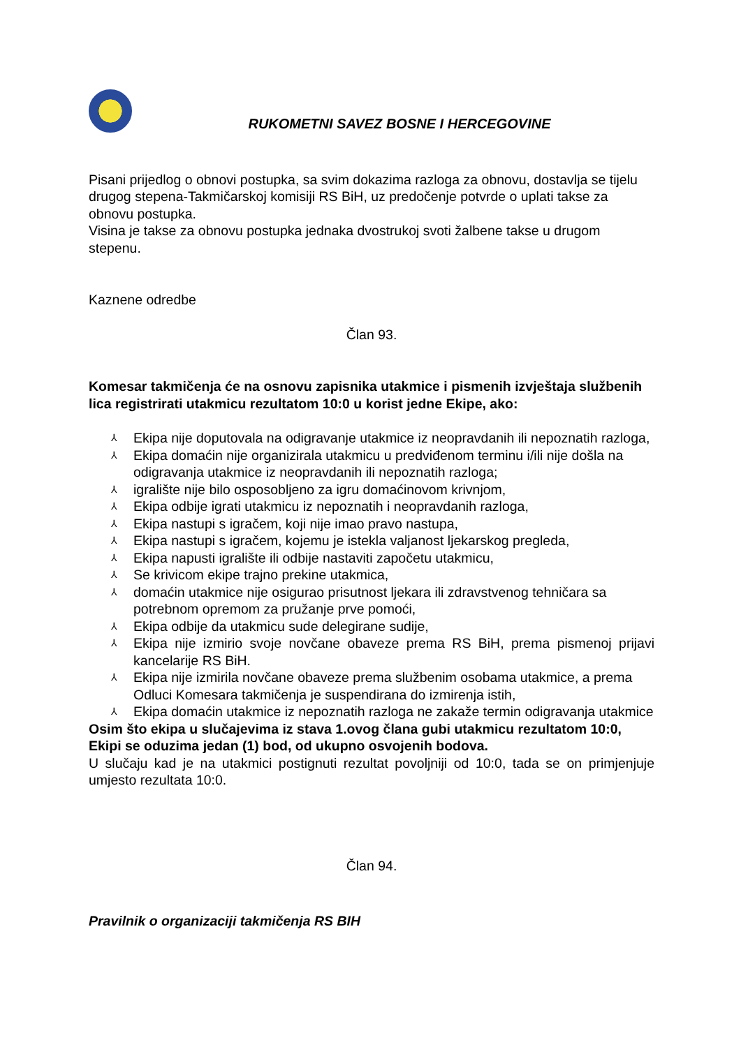RUKOMETNI SAVEZ BOSNE I HERCEGOVINE
Pisani prijedlog o obnovi postupka, sa svim dokazima razloga za obnovu, dostavlja se tijelu drugog stepena-Takmičarskoj komisiji RS BiH, uz predočenje potvrde o uplati takse za obnovu postupka.
Visina je takse za obnovu postupka jednaka dvostrukoj svoti žalbene takse u drugom stepenu.
Kaznene odredbe
Član 93.
Komesar takmičenja će na osnovu zapisnika utakmice i pismenih izvještaja službenih lica registrirati utakmicu rezultatom 10:0 u korist jedne Ekipe, ako:
⅄ Ekipa nije doputovala na odigravanje utakmice iz neopravdanih ili nepoznatih razloga,
⅄ Ekipa domaćin nije organizirala utakmicu u predviđenom terminu i/ili nije došla na odigravanja utakmice iz neopravdanih ili nepoznatih razloga;
⅄ igralište nije bilo osposobljeno za igru domaćinovom krivnjom,
⅄ Ekipa odbije igrati utakmicu iz nepoznatih i neopravdanih razloga,
⅄ Ekipa nastupi s igračem, koji nije imao pravo nastupa,
⅄ Ekipa nastupi s igračem, kojemu je istekla valjanost ljekarskog pregleda,
⅄ Ekipa napusti igralište ili odbije nastaviti započetu utakmicu,
⅄ Se krivicom ekipe trajno prekine utakmica,
⅄ domaćin utakmice nije osigurao prisutnost ljekara ili zdravstvenog tehničara sa potrebnom opremom za pružanje prve pomoći,
⅄ Ekipa odbije da utakmicu sude delegirane sudije,
⅄ Ekipa nije izmirio svoje novčane obaveze prema RS BiH, prema pismenoj prijavi kancelarije RS BiH.
⅄ Ekipa nije izmirila novčane obaveze prema službenim osobama utakmice, a prema Odluci Komesara takmičenja je suspendirana do izmirenja istih,
⅄ Ekipa domaćin utakmice iz nepoznatih razloga ne zakaže termin odigravanja utakmice
Osim što ekipa u slučajevima iz stava 1.ovog člana gubi utakmicu rezultatom 10:0, Ekipi se oduzima jedan (1) bod, od ukupno osvojenih bodova.
U slučaju kad je na utakmici postignuti rezultat povoljniji od 10:0, tada se on primjenjuje umjesto rezultata 10:0.
Član 94.
Pravilnik o organizaciji takmičenja RS BIH